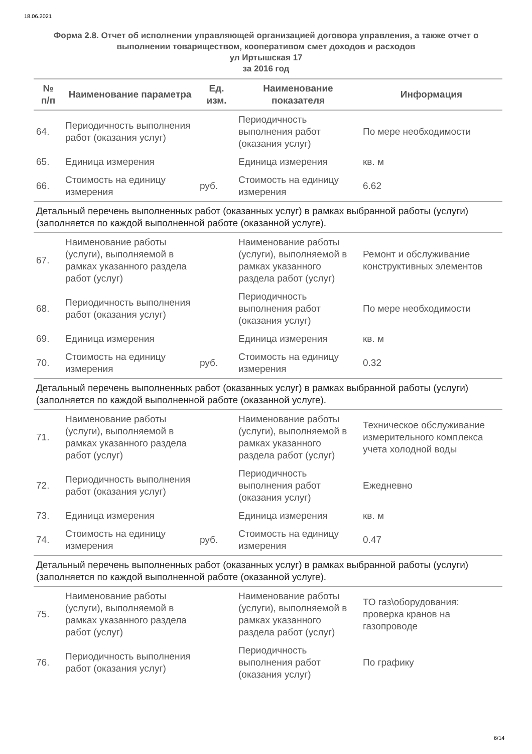18.06.2021
Форма 2.8. Отчет об исполнении управляющей организацией договора управления, а также отчет о выполнении товариществом, кооперативом смет доходов и расходов
ул Иртышская 17
за 2016 год
| № п/п | Наименование параметра | Ед. изм. | Наименование показателя | Информация |
| --- | --- | --- | --- | --- |
| 64. | Периодичность выполнения работ (оказания услуг) | | Периодичность выполнения работ (оказания услуг) | По мере необходимости |
| 65. | Единица измерения | | Единица измерения | кв. м |
| 66. | Стоимость на единицу измерения | руб. | Стоимость на единицу измерения | 6.62 |
| Детальный перечень выполненных работ (оказанных услуг) в рамках выбранной работы (услуги) (заполняется по каждой выполненной работе (оказанной услуге). | | | | |
| 67. | Наименование работы (услуги), выполняемой в рамках указанного раздела работ (услуг) | | Наименование работы (услуги), выполняемой в рамках указанного раздела работ (услуг) | Ремонт и обслуживание конструктивных элементов |
| 68. | Периодичность выполнения работ (оказания услуг) | | Периодичность выполнения работ (оказания услуг) | По мере необходимости |
| 69. | Единица измерения | | Единица измерения | кв. м |
| 70. | Стоимость на единицу измерения | руб. | Стоимость на единицу измерения | 0.32 |
| Детальный перечень выполненных работ (оказанных услуг) в рамках выбранной работы (услуги) (заполняется по каждой выполненной работе (оказанной услуге). | | | | |
| 71. | Наименование работы (услуги), выполняемой в рамках указанного раздела работ (услуг) | | Наименование работы (услуги), выполняемой в рамках указанного раздела работ (услуг) | Техническое обслуживание измерительного комплекса учета холодной воды |
| 72. | Периодичность выполнения работ (оказания услуг) | | Периодичность выполнения работ (оказания услуг) | Ежедневно |
| 73. | Единица измерения | | Единица измерения | кв. м |
| 74. | Стоимость на единицу измерения | руб. | Стоимость на единицу измерения | 0.47 |
| Детальный перечень выполненных работ (оказанных услуг) в рамках выбранной работы (услуги) (заполняется по каждой выполненной работе (оказанной услуге). | | | | |
| 75. | Наименование работы (услуги), выполняемой в рамках указанного раздела работ (услуг) | | Наименование работы (услуги), выполняемой в рамках указанного раздела работ (услуг) | ТО газ\оборудования: проверка кранов на газопроводе |
| 76. | Периодичность выполнения работ (оказания услуг) | | Периодичность выполнения работ (оказания услуг) | По графику |
6/14